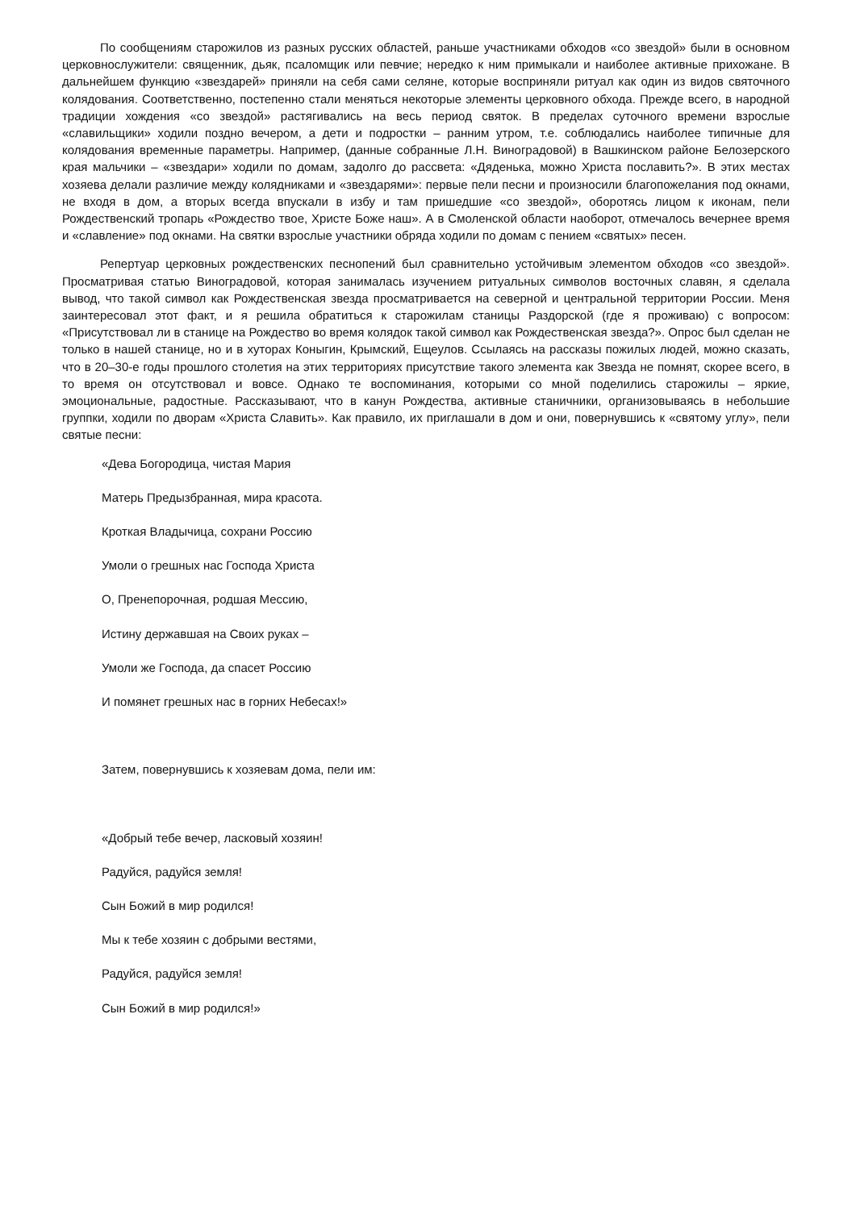По сообщениям старожилов из разных русских областей, раньше участниками обходов «со звездой» были в основном церковнослужители: священник, дьяк, псаломщик или певчие; нередко к ним примыкали и наиболее активные прихожане. В дальнейшем функцию «звездарей» приняли на себя сами селяне, которые восприняли ритуал как один из видов святочного колядования. Соответственно, постепенно стали меняться некоторые элементы церковного обхода. Прежде всего, в народной традиции хождения «со звездой» растягивались на весь период святок. В пределах суточного времени взрослые «славильщики» ходили поздно вечером, а дети и подростки – ранним утром, т.е. соблюдались наиболее типичные для колядования временные параметры. Например, (данные собранные Л.Н. Виноградовой) в Вашкинском районе Белозерского края мальчики – «звездари» ходили по домам, задолго до рассвета: «Дяденька, можно Христа пославить?». В этих местах хозяева делали различие между колядниками и «звездарями»: первые пели песни и произносили благопожелания под окнами, не входя в дом, а вторых всегда впускали в избу и там пришедшие «со звездой», оборотясь лицом к иконам, пели Рождественский тропарь «Рождество твое, Христе Боже наш». А в Смоленской области наоборот, отмечалось вечернее время и «славление» под окнами. На святки взрослые участники обряда ходили по домам с пением «святых» песен.
Репертуар церковных рождественских песнопений был сравнительно устойчивым элементом обходов «со звездой». Просматривая статью Виноградовой, которая занималась изучением ритуальных символов восточных славян, я сделала вывод, что такой символ как Рождественская звезда просматривается на северной и центральной территории России. Меня заинтересовал этот факт, и я решила обратиться к старожилам станицы Раздорской (где я проживаю) с вопросом: «Присутствовал ли в станице на Рождество во время колядок такой символ как Рождественская звезда?». Опрос был сделан не только в нашей станице, но и в хуторах Коныгин, Крымский, Ещеулов. Ссылаясь на рассказы пожилых людей, можно сказать, что в 20–30-е годы прошлого столетия на этих территориях присутствие такого элемента как Звезда не помнят, скорее всего, в то время он отсутствовал и вовсе. Однако те воспоминания, которыми со мной поделились старожилы – яркие, эмоциональные, радостные. Рассказывают, что в канун Рождества, активные станичники, организовываясь в небольшие группки, ходили по дворам «Христа Славить». Как правило, их приглашали в дом и они, повернувшись к «святому углу», пели святые песни:
«Дева Богородица, чистая Мария
Матерь Предызбранная, мира красота.
Кроткая Владычица, сохрани Россию
Умоли о грешных нас Господа Христа
О, Пренепорочная, родшая Мессию,
Истину державшая на Своих руках –
Умоли же Господа, да спасет Россию
И помянет грешных нас в горних Небесах!»
Затем, повернувшись к хозяевам дома, пели им:
«Добрый тебе вечер, ласковый хозяин!
Радуйся, радуйся земля!
Сын Божий в мир родился!
Мы к тебе хозяин с добрыми вестями,
Радуйся, радуйся земля!
Сын Божий в мир родился!»